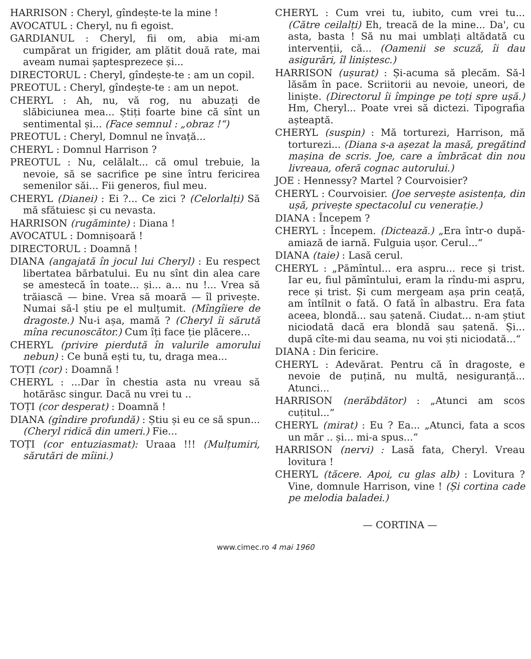HARRISON : Cheryl, gîndește-te la mine !
AVOCATUL : Cheryl, nu fi egoist.
GARDIANUL : Cheryl, fii om, abia mi-am cumpărat un frigider, am plătit două rate, mai aveam numai șaptesprezece și...
DIRECTORUL : Cheryl, gîndește-te : am un copil.
PREOTUL : Cheryl, gîndește-te : am un nepot.
CHERYL : Ah, nu, vă rog, nu abuzați de slăbiciunea mea... Știți foarte bine că sînt un sentimental și... (Face semnul : „obraz !“)
PREOTUL : Cheryl, Domnul ne învață...
CHERYL : Domnul Harrison ?
PREOTUL : Nu, celălalt... că omul trebuie, la nevoie, să se sacrifice pe sine întru fericirea semenilor săi... Fii generos, fiul meu.
CHERYL (Dianei) : Ei ?... Ce zici ? (Celorlalți) Să mă sfătuiesc și cu nevasta.
HARRISON (rugăminte) : Diana !
AVOCATUL : Domnișoară !
DIRECTORUL : Doamnă !
DIANA (angajată în jocul lui Cheryl) : Eu respect libertatea bărbatului. Eu nu sînt din alea care se amestecă în toate... și... a... nu !... Vrea să trăiască — bine. Vrea să moară — îl privește. Numai să-l știu pe el mulțumit. (Mîngîiere de dragoste.) Nu-i așa, mamă ? (Cheryl îi sărută mîna recunoscător.) Cum îți face ție plăcere...
CHERYL (privire pierdută în valurile amorului nebun) : Ce bună ești tu, tu, draga mea...
TOȚI (cor) : Doamnă !
CHERYL : ...Dar în chestia asta nu vreau să hotărăsc singur. Dacă nu vrei tu ..
TOȚI (cor desperat) : Doamnă !
DIANA (gîndire profundă) : Știu și eu ce să spun... (Cheryl ridică din umeri.) Fie...
TOȚI (cor entuziasmat): Uraaa !!! (Mulțumiri, sărutări de mîini.)
CHERYL : Cum vrei tu, iubito, cum vrei tu... (Către ceilalți) Eh, treacă de la mine... Da', cu asta, basta ! Să nu mai umblați altădată cu intervenții, că... (Oamenii se scuză, îi dau asigurări, îl liniștesc.)
HARRISON (ușurat) : Și-acuma să plecăm. Să-l lăsăm în pace. Scriitorii au nevoie, uneori, de liniște. (Directorul îi împinge pe toți spre ușă.) Hm, Cheryl... Poate vrei să dictezi. Tipografia așteaptă.
CHERYL (suspin) : Mă torturezi, Harrison, mă torturezi... (Diana s-a așezat la masă, pregătind mașina de scris. Joe, care a îmbrăcat din nou livreaua, oferă cognac autorului.)
JOE : Hennessy? Martel ? Courvoisier?
CHERYL : Courvoisier. (Joe servește asistența, din ușă, privește spectacolul cu venerație.)
DIANA : Începem ?
CHERYL : Începem. (Dictează.) „Era într-o după-amiază de iarnă. Fulguia ușor. Cerul...“
DIANA (taie) : Lasă cerul.
CHERYL : „Pămîntul... era aspru... rece și trist. Iar eu, fiul pămîntului, eram la rîndu-mi aspru, rece și trist. Și cum mergeam așa prin ceață, am întîlnit o fată. O fată în albastru. Era fata aceea, blondă... sau șatenă. Ciudat... n-am știut niciodată dacă era blondă sau șatenă. Și... după cîte-mi dau seama, nu voi ști niciodată...“
DIANA : Din fericire.
CHERYL : Adevărat. Pentru că în dragoste, e nevoie de puțină, nu multă, nesiguranță... Atunci...
HARRISON (nerăbdător) : „Atunci am scos cuțitul...“
CHERYL (mirat) : Eu ? Ea... „Atunci, fata a scos un măr .. și... mi-a spus...“
HARRISON (nervi) : Lasă fata, Cheryl. Vreau lovitura !
CHERYL (tăcere. Apoi, cu glas alb) : Lovitura ? Vine, domnule Harrison, vine ! (Și cortina cade pe melodia baladei.)
— CORTINA —
www.cimec.ro 4 mai 1960